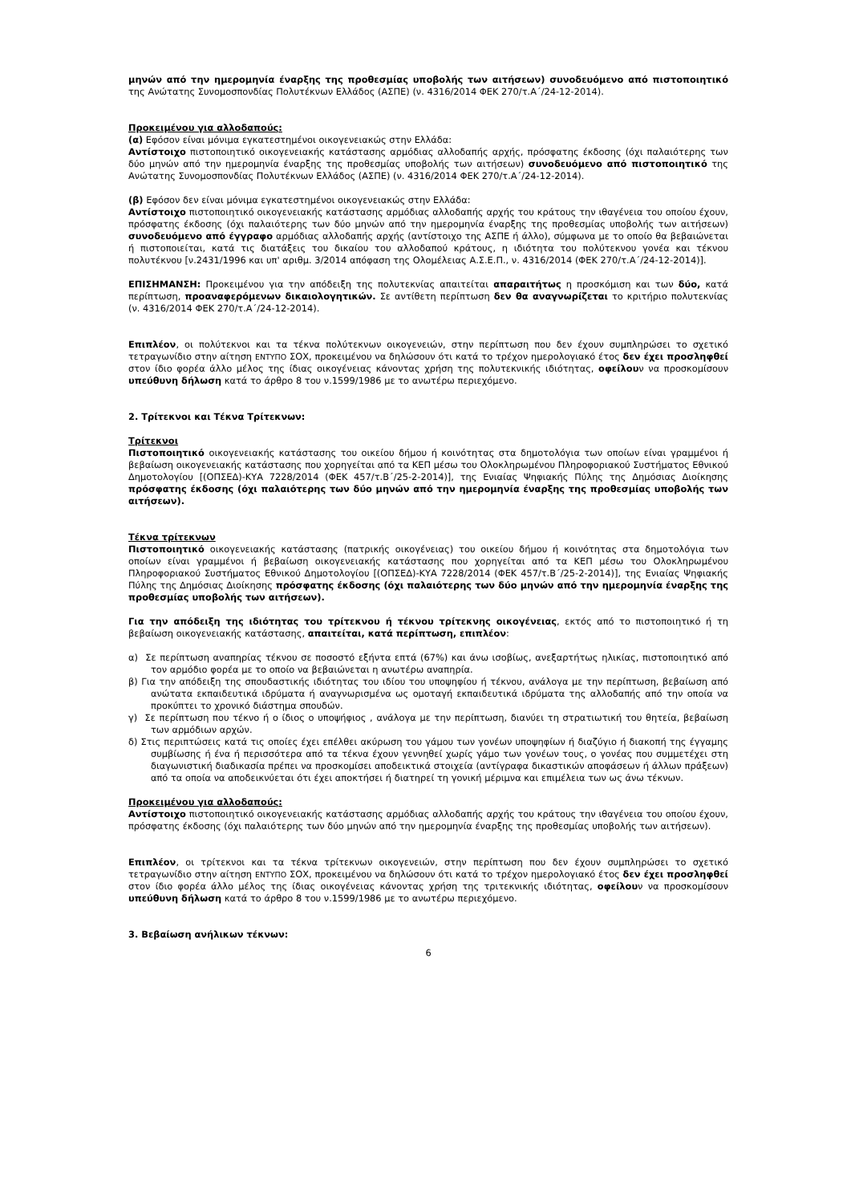μηνών από την ημερομηνία έναρξης της προθεσμίας υποβολής των αιτήσεων) συνοδευόμενο από πιστοποιητικό της Ανώτατης Συνομοσπονδίας Πολυτέκνων Ελλάδος (ΑΣΠΕ) (ν. 4316/2014 ΦΕΚ 270/τ.Α΄/24-12-2014).
Προκειμένου για αλλοδαπούς:
(α) Εφόσον είναι μόνιμα εγκατεστημένοι οικογενειακώς στην Ελλάδα:
Αντίστοιχο πιστοποιητικό οικογενειακής κατάστασης αρμόδιας αλλοδαπής αρχής, πρόσφατης έκδοσης (όχι παλαιότερης των δύο μηνών από την ημερομηνία έναρξης της προθεσμίας υποβολής των αιτήσεων) συνοδευόμενο από πιστοποιητικό της Ανώτατης Συνομοσπονδίας Πολυτέκνων Ελλάδος (ΑΣΠΕ) (ν. 4316/2014 ΦΕΚ 270/τ.Α΄/24-12-2014).
(β) Εφόσον δεν είναι μόνιμα εγκατεστημένοι οικογενειακώς στην Ελλάδα:
Αντίστοιχο πιστοποιητικό οικογενειακής κατάστασης αρμόδιας αλλοδαπής αρχής του κράτους την ιθαγένεια του οποίου έχουν, πρόσφατης έκδοσης (όχι παλαιότερης των δύο μηνών από την ημερομηνία έναρξης της προθεσμίας υποβολής των αιτήσεων) συνοδευόμενο από έγγραφο αρμόδιας αλλοδαπής αρχής (αντίστοιχο της ΑΣΠΕ ή άλλο), σύμφωνα με το οποίο θα βεβαιώνεται ή πιστοποιείται, κατά τις διατάξεις του δικαίου του αλλοδαπού κράτους, η ιδιότητα του πολύτεκνου γονέα και τέκνου πολυτέκνου [ν.2431/1996 και υπ' αριθμ. 3/2014 απόφαση της Ολομέλειας Α.Σ.Ε.Π., ν. 4316/2014 (ΦΕΚ 270/τ.Α΄/24-12-2014)].
ΕΠΙΣΗΜΑΝΣΗ: Προκειμένου για την απόδειξη της πολυτεκνίας απαιτείται απαραιτήτως η προσκόμιση και των δύο, κατά περίπτωση, προαναφερόμενων δικαιολογητικών. Σε αντίθετη περίπτωση δεν θα αναγνωρίζεται το κριτήριο πολυτεκνίας (ν. 4316/2014 ΦΕΚ 270/τ.Α΄/24-12-2014).
Επιπλέον, οι πολύτεκνοι και τα τέκνα πολύτεκνων οικογενειών, στην περίπτωση που δεν έχουν συμπληρώσει το σχετικό τετραγωνίδιο στην αίτηση ΕΝΤΥΠΟ ΣΟΧ, προκειμένου να δηλώσουν ότι κατά το τρέχον ημερολογιακό έτος δεν έχει προσληφθεί στον ίδιο φορέα άλλο μέλος της ίδιας οικογένειας κάνοντας χρήση της πολυτεκνικής ιδιότητας, οφείλουν να προσκομίσουν υπεύθυνη δήλωση κατά το άρθρο 8 του ν.1599/1986 με το ανωτέρω περιεχόμενο.
2. Τρίτεκνοι και Τέκνα Τρίτεκνων:
Τρίτεκνοι
Πιστοποιητικό οικογενειακής κατάστασης του οικείου δήμου ή κοινότητας στα δημοτολόγια των οποίων είναι γραμμένοι ή βεβαίωση οικογενειακής κατάστασης που χορηγείται από τα ΚΕΠ μέσω του Ολοκληρωμένου Πληροφοριακού Συστήματος Εθνικού Δημοτολογίου [(ΟΠΣΕΔ)-ΚΥΑ 7228/2014 (ΦΕΚ 457/τ.Β΄/25-2-2014)], της Ενιαίας Ψηφιακής Πύλης της Δημόσιας Διοίκησης πρόσφατης έκδοσης (όχι παλαιότερης των δύο μηνών από την ημερομηνία έναρξης της προθεσμίας υποβολής των αιτήσεων).
Τέκνα τρίτεκνων
Πιστοποιητικό οικογενειακής κατάστασης (πατρικής οικογένειας) του οικείου δήμου ή κοινότητας στα δημοτολόγια των οποίων είναι γραμμένοι ή βεβαίωση οικογενειακής κατάστασης που χορηγείται από τα ΚΕΠ μέσω του Ολοκληρωμένου Πληροφοριακού Συστήματος Εθνικού Δημοτολογίου [(ΟΠΣΕΔ)-ΚΥΑ 7228/2014 (ΦΕΚ 457/τ.Β΄/25-2-2014)], της Ενιαίας Ψηφιακής Πύλης της Δημόσιας Διοίκησης πρόσφατης έκδοσης (όχι παλαιότερης των δύο μηνών από την ημερομηνία έναρξης της προθεσμίας υποβολής των αιτήσεων).
Για την απόδειξη της ιδιότητας του τρίτεκνου ή τέκνου τρίτεκνης οικογένειας, εκτός από το πιστοποιητικό ή τη βεβαίωση οικογενειακής κατάστασης, απαιτείται, κατά περίπτωση, επιπλέον:
α) Σε περίπτωση αναπηρίας τέκνου σε ποσοστό εξήντα επτά (67%) και άνω ισοβίως, ανεξαρτήτως ηλικίας, πιστοποιητικό από τον αρμόδιο φορέα με το οποίο να βεβαιώνεται η ανωτέρω αναπηρία.
β) Για την απόδειξη της σπουδαστικής ιδιότητας του ιδίου του υποψηφίου ή τέκνου, ανάλογα με την περίπτωση, βεβαίωση από ανώτατα εκπαιδευτικά ιδρύματα ή αναγνωρισμένα ως ομοταγή εκπαιδευτικά ιδρύματα της αλλοδαπής από την οποία να προκύπτει το χρονικό διάστημα σπουδών.
γ) Σε περίπτωση που τέκνο ή ο ίδιος ο υποψήφιος , ανάλογα με την περίπτωση, διανύει τη στρατιωτική του θητεία, βεβαίωση των αρμόδιων αρχών.
δ) Στις περιπτώσεις κατά τις οποίες έχει επέλθει ακύρωση του γάμου των γονέων υποψηφίων ή διαζύγιο ή διακοπή της έγγαμης συμβίωσης ή ένα ή περισσότερα από τα τέκνα έχουν γεννηθεί χωρίς γάμο των γονέων τους, ο γονέας που συμμετέχει στη διαγωνιστική διαδικασία πρέπει να προσκομίσει αποδεικτικά στοιχεία (αντίγραφα δικαστικών αποφάσεων ή άλλων πράξεων) από τα οποία να αποδεικνύεται ότι έχει αποκτήσει ή διατηρεί τη γονική μέριμνα και επιμέλεια των ως άνω τέκνων.
Προκειμένου για αλλοδαπούς:
Αντίστοιχο πιστοποιητικό οικογενειακής κατάστασης αρμόδιας αλλοδαπής αρχής του κράτους την ιθαγένεια του οποίου έχουν, πρόσφατης έκδοσης (όχι παλαιότερης των δύο μηνών από την ημερομηνία έναρξης της προθεσμίας υποβολής των αιτήσεων).
Επιπλέον, οι τρίτεκνοι και τα τέκνα τρίτεκνων οικογενειών, στην περίπτωση που δεν έχουν συμπληρώσει το σχετικό τετραγωνίδιο στην αίτηση ΕΝΤΥΠΟ ΣΟΧ, προκειμένου να δηλώσουν ότι κατά το τρέχον ημερολογιακό έτος δεν έχει προσληφθεί στον ίδιο φορέα άλλο μέλος της ίδιας οικογένειας κάνοντας χρήση της τριτεκνικής ιδιότητας, οφείλουν να προσκομίσουν υπεύθυνη δήλωση κατά το άρθρο 8 του ν.1599/1986 με το ανωτέρω περιεχόμενο.
3. Βεβαίωση ανήλικων τέκνων:
6